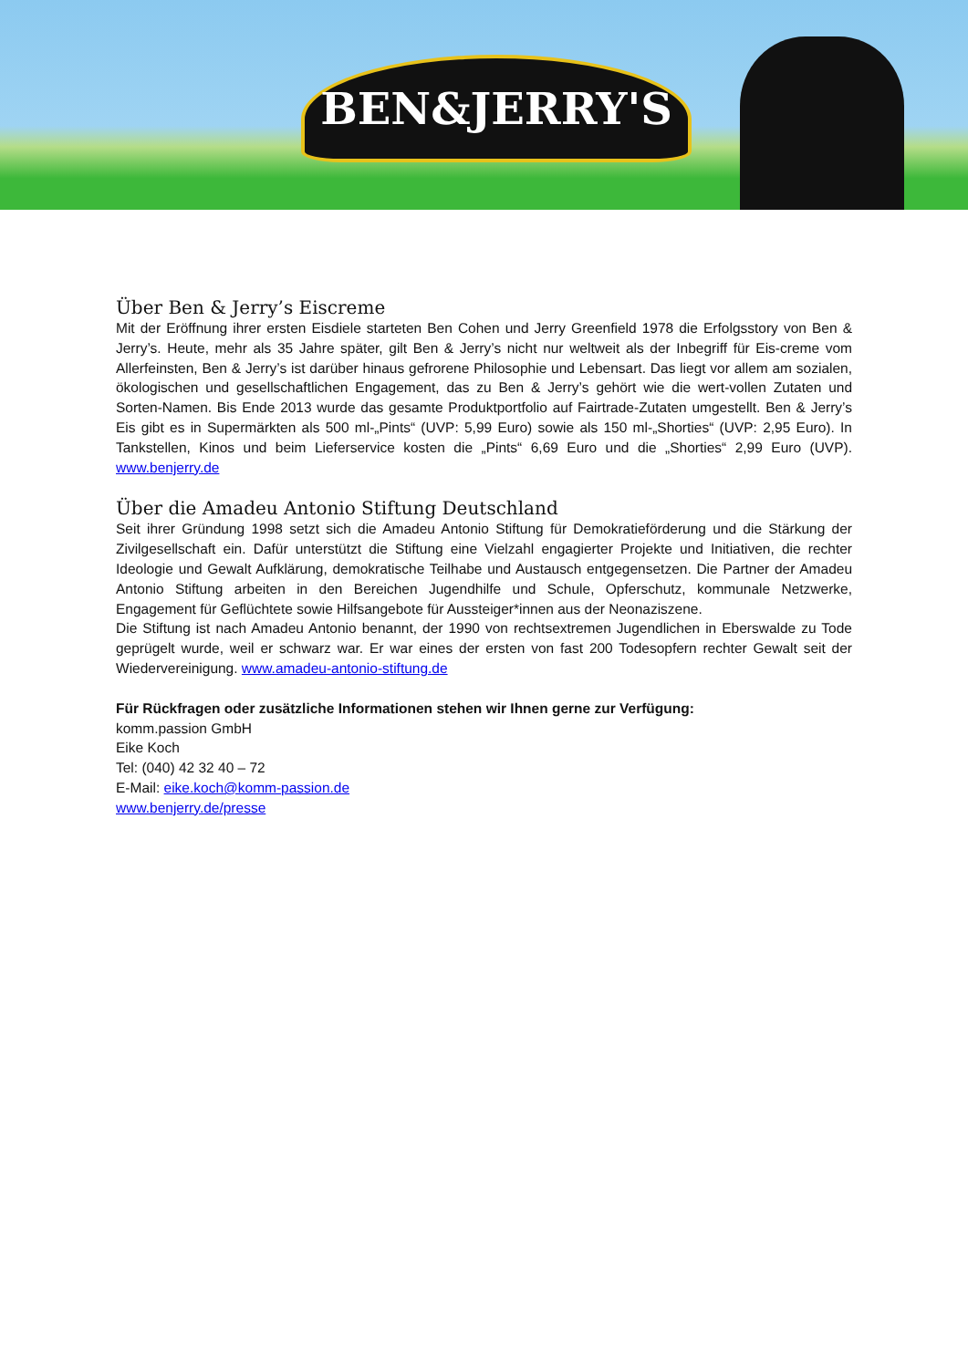BEN&JERRY'S
Über Ben & Jerry’s Eiscreme
Mit der Eröffnung ihrer ersten Eisdiele starteten Ben Cohen und Jerry Greenfield 1978 die Erfolgsstory von Ben & Jerry’s. Heute, mehr als 35 Jahre später, gilt Ben & Jerry’s nicht nur weltweit als der Inbegriff für Eis-creme vom Allerfeinsten, Ben & Jerry’s ist darüber hinaus gefrorene Philosophie und Lebensart. Das liegt vor allem am sozialen, ökologischen und gesellschaftlichen Engagement, das zu Ben & Jerry’s gehört wie die wert-vollen Zutaten und Sorten-Namen. Bis Ende 2013 wurde das gesamte Produktportfolio auf Fairtrade-Zutaten umgestellt. Ben & Jerry’s Eis gibt es in Supermärkten als 500 ml-„Pints“ (UVP: 5,99 Euro) sowie als 150 ml-„Shorties“ (UVP: 2,95 Euro). In Tankstellen, Kinos und beim Lieferservice kosten die „Pints“ 6,69 Euro und die „Shorties“ 2,99 Euro (UVP). www.benjerry.de
Über die Amadeu Antonio Stiftung Deutschland
Seit ihrer Gründung 1998 setzt sich die Amadeu Antonio Stiftung für Demokratieförderung und die Stärkung der Zivilgesellschaft ein. Dafür unterstützt die Stiftung eine Vielzahl engagierter Projekte und Initiativen, die rechter Ideologie und Gewalt Aufklärung, demokratische Teilhabe und Austausch entgegensetzen. Die Partner der Amadeu Antonio Stiftung arbeiten in den Bereichen Jugendhilfe und Schule, Opferschutz, kommunale Netzwerke, Engagement für Geflüchtete sowie Hilfsangebote für Aussteiger*innen aus der Neonaziszene.
Die Stiftung ist nach Amadeu Antonio benannt, der 1990 von rechtsextremen Jugendlichen in Eberswalde zu Tode geprügelt wurde, weil er schwarz war. Er war eines der ersten von fast 200 Todesopfern rechter Gewalt seit der Wiedervereinigung. www.amadeu-antonio-stiftung.de
Für Rückfragen oder zusätzliche Informationen stehen wir Ihnen gerne zur Verfügung:
komm.passion GmbH
Eike Koch
Tel: (040) 42 32 40 – 72
E-Mail: eike.koch@komm-passion.de
www.benjerry.de/presse